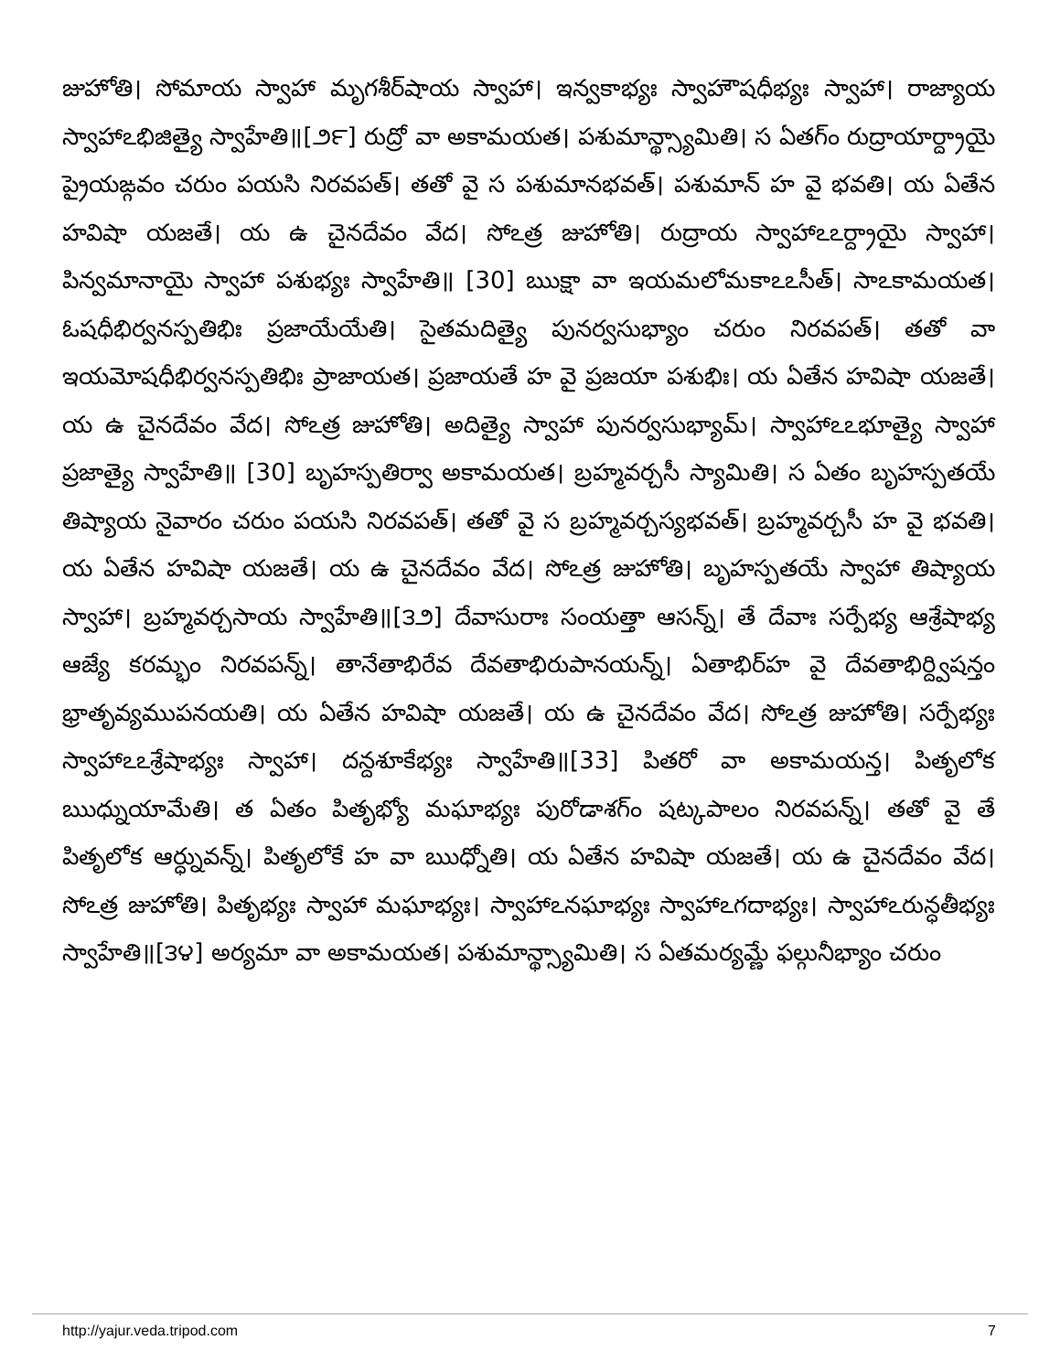జుహోతి। సోమాయ స్వాహా మృగశీర్‌షాయ స్వాహా। ఇన్వకాభ్యః స్వాహౌషధీభ్యః స్వాహా। రాజ్యాయ స్వాహాఽభిజిత్యై స్వాహేతి॥[౨౯] రుద్రో వా అకామయత। పశుమాన్థ్స్యామితి। స ఏతగ్ం రుద్రాయార్ద్రాయై ప్రైయఙ్గవం చరుం పయసి నిరవపత్। తతో వై స పశుమానభవత్। పశుమాన్ హ వై భవతి। య ఏతేన హవిషా యజతే। య ఉ చైనదేవం వేద। సోఽత్ర జుహోతి। రుద్రాయ స్వాహాఽఽర్ద్రాయై స్వాహా। పిన్వమానాయై స్వాహా పశుభ్యః స్వాహేతి॥ [30] ఋక్షా వా ఇయమలోమకాఽఽసీత్। సాఽకామయత। ఓషధీభిర్వనస్పతిభిః ప్రజాయేయేతి। సైతమదిత్యై పునర్వసుభ్యాం చరుం నిరవపత్। తతో వా ఇయమోషధీభిర్వనస్పతిభిః ప్రాజాయత। ప్రజాయతే హ వై ప్రజయా పశుభిః। య ఏతేన హవిషా యజతే। య ఉ చైనదేవం వేద। సోఽత్ర జుహోతి। అదిత్యై స్వాహా పునర్వసుభ్యామ్। స్వాహాఽఽభూత్యై స్వాహా ప్రజాత్యై స్వాహేతి॥ [30] బృహస్పతిర్వా అకామయత। బ్రహ్మవర్చసీ స్యామితి। స ఏతం బృహస్పతయే తిష్యాయ నైవారం చరుం పయసి నిరవపత్। తతో వై స బ్రహ్మవర్చస్యభవత్। బ్రహ్మవర్చసీ హ వై భవతి। య ఏతేన హవిషా యజతే। య ఉ చైనదేవం వేద। సోఽత్ర జుహోతి। బృహస్పతయే స్వాహా తిష్యాయ స్వాహా। బ్రహ్మవర్చసాయ స్వాహేతి॥[౩౨] దేవాసురాః సంయత్తా ఆసన్న్। తే దేవాః సర్పేభ్య ఆశ్రేషాభ్య ఆజ్యే కరమ్భం నిరవపన్న్। తానేతాభిరేవ దేవతాభిరుపానయన్న్। ఏతాభిర్‌హ వై దేవతాభిర్ద్విషన్తం భ్రాతృవ్యముపనయతి। య ఏతేన హవిషా యజతే। య ఉ చైనదేవం వేద। సోఽత్ర జుహోతి। సర్పేభ్యః స్వాహాఽఽశ్రేషాభ్యః స్వాహా। దన్దశూకేభ్యః స్వాహేతి॥[33] పితరో వా అకామయన్త। పితృలోక ఋధ్నుయామేతి। త ఏతం పితృభ్యో మఘాభ్యః పురోడాశగ్ం షట్కపాలం నిరవపన్న్। తతో వై తే పితృలోక ఆర్ధ్నువన్న్। పితృలోకే హ వా ఋధ్నోతి। య ఏతేన హవిషా యజతే। య ఉ చైనదేవం వేద। సోఽత్ర జుహోతి। పితృభ్యః స్వాహా మఘాభ్యః। స్వాహాఽనఘాభ్యః స్వాహాఽగదాభ్యః। స్వాహాఽరున్ధతీభ్యః స్వాహేతి॥[౩౪] అర్యమా వా అకామయత। పశుమాన్థ్స్యామితి। స ఏతమర్యమ్ణే ఫల్గునీభ్యాం చరుం
http://yajur.veda.tripod.com 7